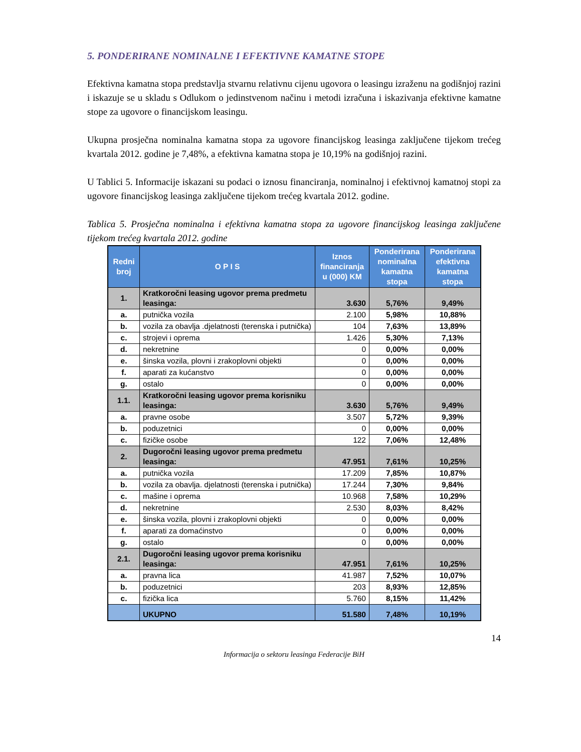5. PONDERIRANE NOMINALNE I EFEKTIVNE KAMATNE STOPE
Efektivna kamatna stopa predstavlja stvarnu relativnu cijenu ugovora o leasingu izraženu na godišnjoj razini i iskazuje se u skladu s Odlukom o jedinstvenom načinu i metodi izračuna i iskazivanja efektivne kamatne stope za ugovore o financijskom leasingu.
Ukupna prosječna nominalna kamatna stopa za ugovore financijskog leasinga zaključene tijekom trećeg kvartala 2012. godine je 7,48%, a efektivna kamatna stopa je 10,19% na godišnjoj razini.
U Tablici 5. Informacije iskazani su podaci o iznosu financiranja, nominalnoj i efektivnoj kamatnoj stopi za ugovore financijskog leasinga zaključene tijekom trećeg kvartala 2012. godine.
Tablica 5. Prosječna nominalna i efektivna kamatna stopa za ugovore financijskog leasinga zaključene tijekom trećeg kvartala 2012. godine
| Redni broj | O P I S | Iznos financiranja u (000) KM | Ponderirana nominalna kamatna stopa | Ponderirana efektivna kamatna stopa |
| --- | --- | --- | --- | --- |
| 1. | Kratkoročni leasing ugovor prema predmetu leasinga: | 3.630 | 5,76% | 9,49% |
| a. | putnička vozila | 2.100 | 5,98% | 10,88% |
| b. | vozila za obavlja .djelatnosti (terenska i putnička) | 104 | 7,63% | 13,89% |
| c. | strojevi i oprema | 1.426 | 5,30% | 7,13% |
| d. | nekretnine | 0 | 0,00% | 0,00% |
| e. | šinska vozila, plovni i zrakoplovni objekti | 0 | 0,00% | 0,00% |
| f. | aparati za kućanstvo | 0 | 0,00% | 0,00% |
| g. | ostalo | 0 | 0,00% | 0,00% |
| 1.1. | Kratkoročni leasing ugovor prema korisniku leasinga: | 3.630 | 5,76% | 9,49% |
| a. | pravne osobe | 3.507 | 5,72% | 9,39% |
| b. | poduzetnici | 0 | 0,00% | 0,00% |
| c. | fizičke osobe | 122 | 7,06% | 12,48% |
| 2. | Dugoročni leasing ugovor prema predmetu leasinga: | 47.951 | 7,61% | 10,25% |
| a. | putnička vozila | 17.209 | 7,85% | 10,87% |
| b. | vozila za obavlja. djelatnosti (terenska i putnička) | 17.244 | 7,30% | 9,84% |
| c. | mašine i oprema | 10.968 | 7,58% | 10,29% |
| d. | nekretnine | 2.530 | 8,03% | 8,42% |
| e. | šinska vozila, plovni i zrakoplovni objekti | 0 | 0,00% | 0,00% |
| f. | aparati za domaćinstvo | 0 | 0,00% | 0,00% |
| g. | ostalo | 0 | 0,00% | 0,00% |
| 2.1. | Dugoročni leasing ugovor prema korisniku leasinga: | 47.951 | 7,61% | 10,25% |
| a. | pravna lica | 41.987 | 7,52% | 10,07% |
| b. | poduzetnici | 203 | 8,93% | 12,85% |
| c. | fizička lica | 5.760 | 8,15% | 11,42% |
| | UKUPNO | 51.580 | 7,48% | 10,19% |
14
Informacija o sektoru leasinga Federacije BiH